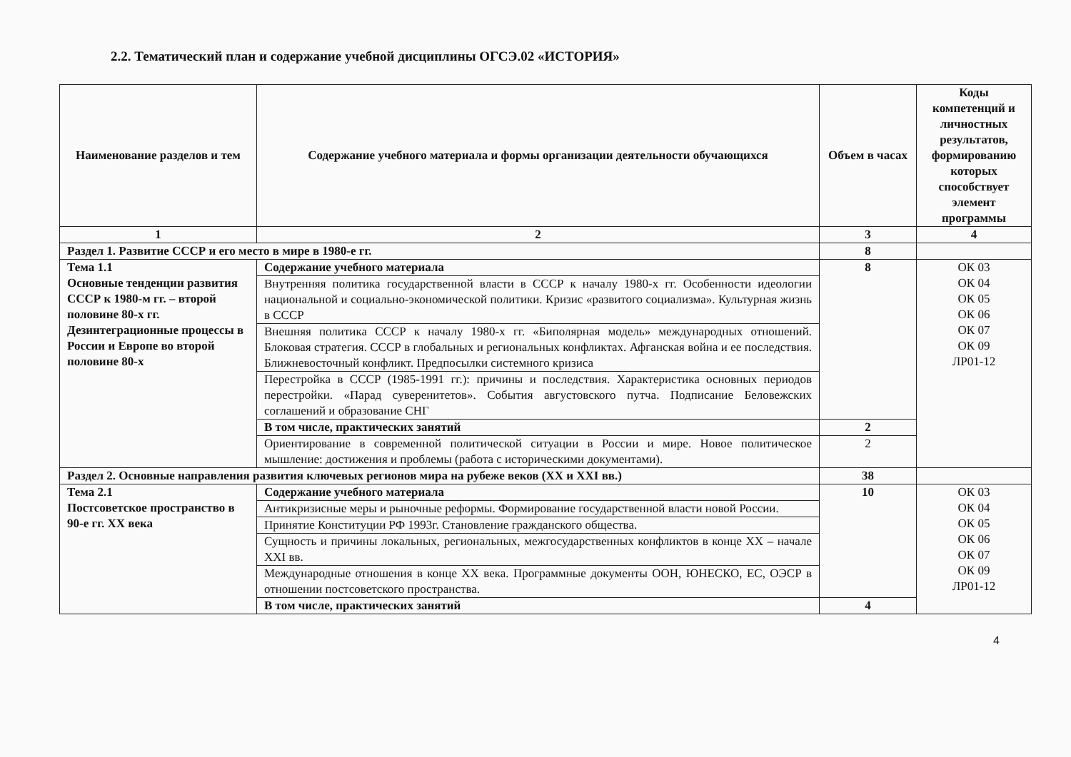2.2. Тематический план и содержание учебной дисциплины ОГСЭ.02 «ИСТОРИЯ»
| Наименование разделов и тем | Содержание учебного материала и формы организации деятельности обучающихся | Объем в часах | Коды компетенций и личностных результатов, формированию которых способствует элемент программы |
| --- | --- | --- | --- |
| 1 | 2 | 3 | 4 |
| Раздел 1. Развитие СССР и его место в мире в 1980-е гг. | | 8 | |
| Тема 1.1 Основные тенденции развития СССР к 1980-м гг. – второй половине 80-х гг. Дезинтеграционные процессы в России и Европе во второй половине 80-х | Содержание учебного материала | 8 | ОК 03 ОК 04 ОК 05 ОК 06 ОК 07 ОК 09 ЛР01-12 |
| | Внутренняя политика государственной власти в СССР к началу 1980-х гг. Особенности идеологии национальной и социально-экономической политики. Кризис «развитого социализма». Культурная жизнь в СССР | | |
| | Внешняя политика СССР к началу 1980-х гг. «Биполярная модель» международных отношений. Блоковая стратегия. СССР в глобальных и региональных конфликтах. Афганская война и ее последствия. Ближневосточный конфликт. Предпосылки системного кризиса | | |
| | Перестройка в СССР (1985-1991 гг.): причины и последствия. Характеристика основных периодов перестройки. «Парад суверенитетов». События августовского путча. Подписание Беловежских соглашений и образование СНГ | | |
| | В том числе, практических занятий | 2 | |
| | Ориентирование в современной политической ситуации в России и мире. Новое политическое мышление: достижения и проблемы (работа с историческими документами). | 2 | |
| Раздел 2. Основные направления развития ключевых регионов мира на рубеже веков (XX и XXI вв.) | | 38 | |
| Тема 2.1 Постсоветское пространство в 90-е гг. XX века | Содержание учебного материала | 10 | ОК 03 ОК 04 ОК 05 ОК 06 ОК 07 ОК 09 ЛР01-12 |
| | Антикризисные меры и рыночные реформы. Формирование государственной власти новой России. | | |
| | Принятие Конституции РФ 1993г. Становление гражданского общества. | | |
| | Сущность и причины локальных, региональных, межгосударственных конфликтов в конце XX – начале XXI вв. | | |
| | Международные отношения в конце XX века. Программные документы ООН, ЮНЕСКО, ЕС, ОЭСР в отношении постсоветского пространства. | | |
| | В том числе, практических занятий | 4 | |
4